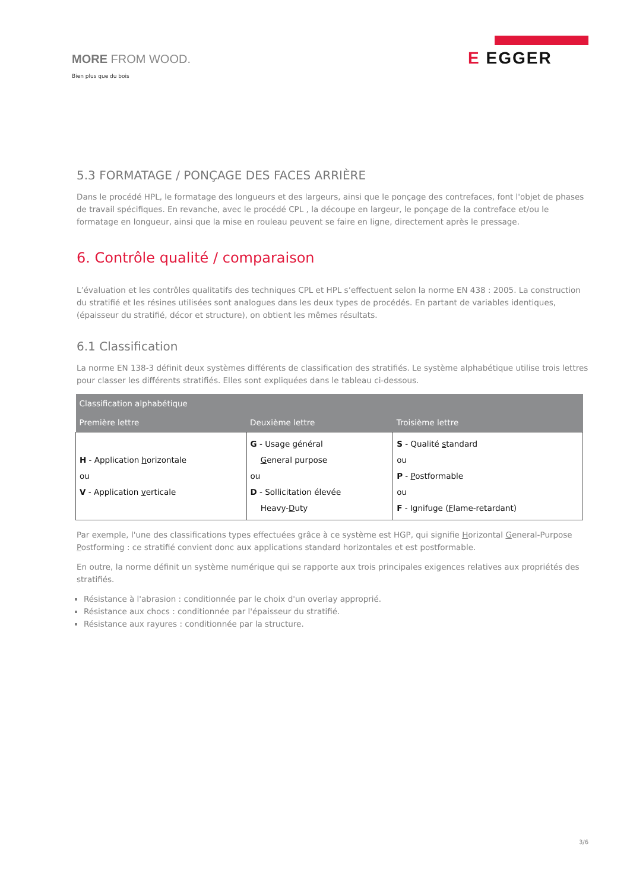MORE FROM WOOD.
Bien plus que du bois
E EGGER
5.3 FORMATAGE / PONÇAGE DES FACES ARRIÈRE
Dans le procédé HPL, le formatage des longueurs et des largeurs, ainsi que le ponçage des contrefaces, font l'objet de phases de travail spécifiques. En revanche, avec le procédé CPL , la découpe en largeur, le ponçage de la contreface et/ou le formatage en longueur, ainsi que la mise en rouleau peuvent se faire en ligne, directement après le pressage.
6. Contrôle qualité / comparaison
L’évaluation et les contrôles qualitatifs des techniques CPL et HPL s’effectuent selon la norme EN 438 : 2005. La construction du stratifié et les résines utilisées sont analogues dans les deux types de procédés. En partant de variables identiques, (épaisseur du stratifié, décor et structure), on obtient les mêmes résultats.
6.1 Classification
La norme EN 138-3 définit deux systèmes différents de classification des stratifiés. Le système alphabétique utilise trois lettres pour classer les différents stratifiés. Elles sont expliquées dans le tableau ci-dessous.
| Classification alphabétique | | |
| --- | --- | --- |
| Première lettre | Deuxième lettre | Troisième lettre |
| H - Application h orizontale ou V - Application v erticale | G - Usage général G eneral purpose ou D - Sollicitation élevée Heavy- D uty | S - Qualité s tandard ou P - P ostformable ou F - Ignifuge ( F lame-retardant) |
Par exemple, l'une des classifications types effectuées grâce à ce système est HGP, qui signifie Horizontal General-Purpose Postforming : ce stratifié convient donc aux applications standard horizontales et est postformable.
En outre, la norme définit un système numérique qui se rapporte aux trois principales exigences relatives aux propriétés des stratifiés.
Résistance à l'abrasion : conditionnée par le choix d'un overlay approprié.
Résistance aux chocs : conditionnée par l'épaisseur du stratifié.
Résistance aux rayures : conditionnée par la structure.
3/6